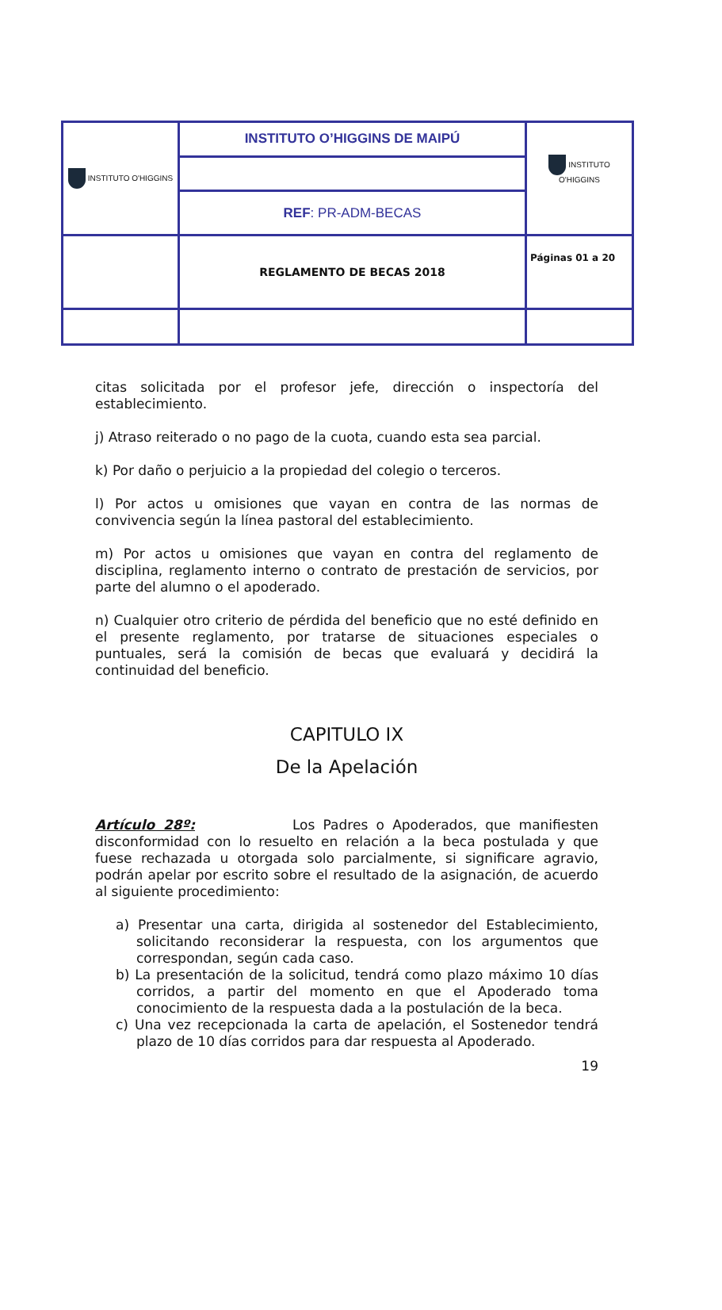| INSTITUTO O'HIGGINS | INSTITUTO O’HIGGINS DE MAIPÚ | INSTITUTO O'HIGGINS |
| | REF : PR-ADM-BECAS | |
| | REGLAMENTO DE BECAS 2018 | Páginas 01 a 20 |
citas solicitada por el profesor jefe, dirección o inspectoría del establecimiento.
j) Atraso reiterado o no pago de la cuota, cuando esta sea parcial.
k) Por daño o perjuicio a la propiedad del colegio o terceros.
l) Por actos u omisiones que vayan en contra de las normas de convivencia según la línea pastoral del establecimiento.
m) Por actos u omisiones que vayan en contra del reglamento de disciplina, reglamento interno o contrato de prestación de servicios, por parte del alumno o el apoderado.
n) Cualquier otro criterio de pérdida del beneficio que no esté definido en el presente reglamento, por tratarse de situaciones especiales o puntuales, será la comisión de becas que evaluará y decidirá la continuidad del beneficio.
CAPITULO IX
De la Apelación
Artículo 28º: Los Padres o Apoderados, que manifiesten disconformidad con lo resuelto en relación a la beca postulada y que fuese rechazada u otorgada solo parcialmente, si significare agravio, podrán apelar por escrito sobre el resultado de la asignación, de acuerdo al siguiente procedimiento:
a) Presentar una carta, dirigida al sostenedor del Establecimiento, solicitando reconsiderar la respuesta, con los argumentos que correspondan, según cada caso.
b) La presentación de la solicitud, tendrá como plazo máximo 10 días corridos, a partir del momento en que el Apoderado toma conocimiento de la respuesta dada a la postulación de la beca.
c) Una vez recepcionada la carta de apelación, el Sostenedor tendrá plazo de 10 días corridos para dar respuesta al Apoderado.
19